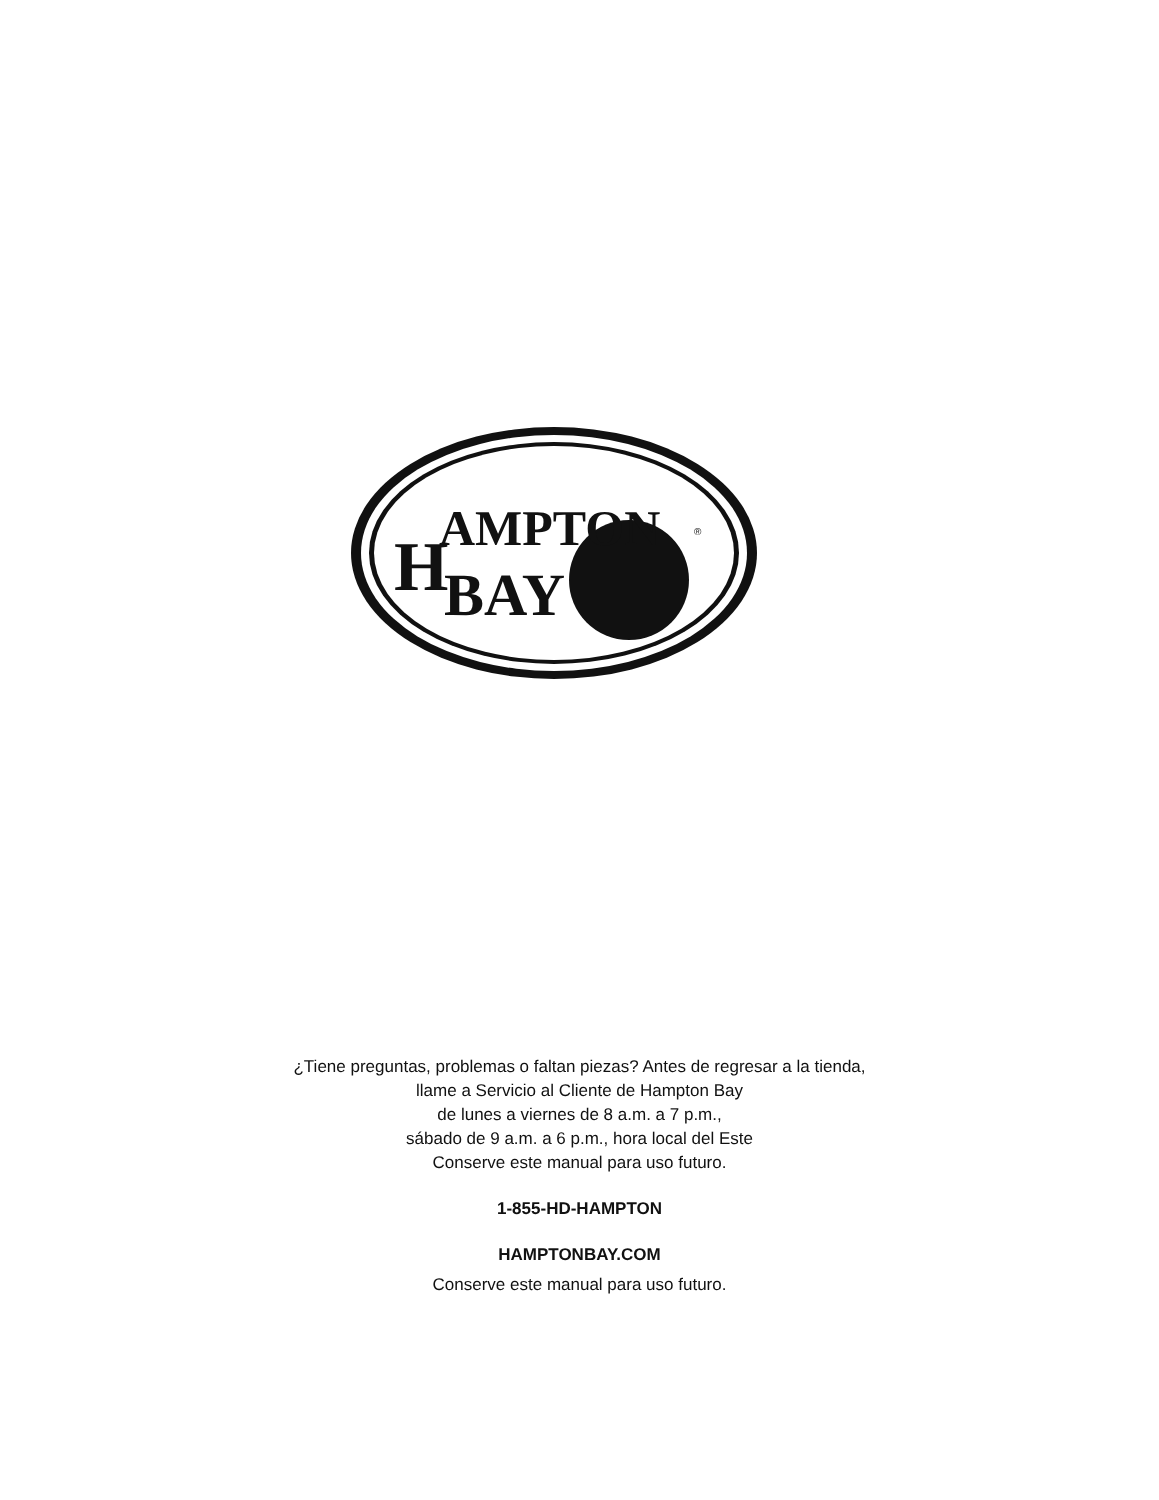H
AMPTON
BAY
®
¿Tiene preguntas, problemas o faltan piezas? Antes de regresar a la tienda,
llame a Servicio al Cliente de Hampton Bay
de lunes a viernes de 8 a.m. a 7 p.m.,
sábado de 9 a.m. a 6 p.m., hora local del Este
Conserve este manual para uso futuro.
1-855-HD-HAMPTON
HAMPTONBAY.COM
Conserve este manual para uso futuro.